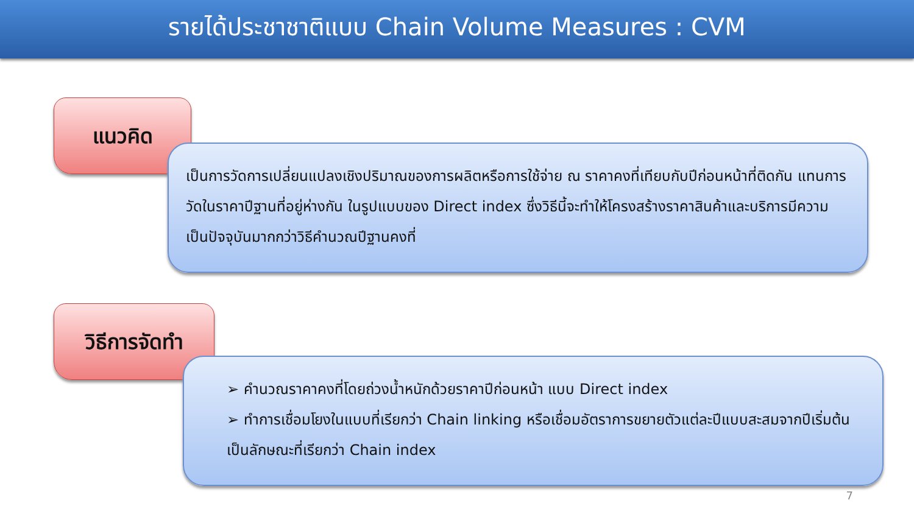รายได้ประชาชาติแบบ Chain Volume Measures : CVM
แนวคิด
เป็นการวัดการเปลี่ยนแปลงเชิงปริมาณของการผลิตหรือการใช้จ่าย ณ ราคาคงที่เทียบกับปีก่อนหน้าที่ติดกัน แทนการวัดในราคาปีฐานที่อยู่ห่างกัน ในรูปแบบของ Direct index ซึ่งวิธีนี้จะทำให้โครงสร้างราคาสินค้าและบริการมีความเป็นปัจจุบันมากกว่าวิธีคำนวณปีฐานคงที่
วิธีการจัดทำ
➢ คำนวณราคาคงที่โดยถ่วงน้ำหนักด้วยราคาปีก่อนหน้า แบบ Direct index
➢ ทำการเชื่อมโยงในแบบที่เรียกว่า Chain linking หรือเชื่อมอัตราการขยายตัวแต่ละปีแบบสะสมจากปีเริ่มต้นเป็นลักษณะที่เรียกว่า Chain index
7